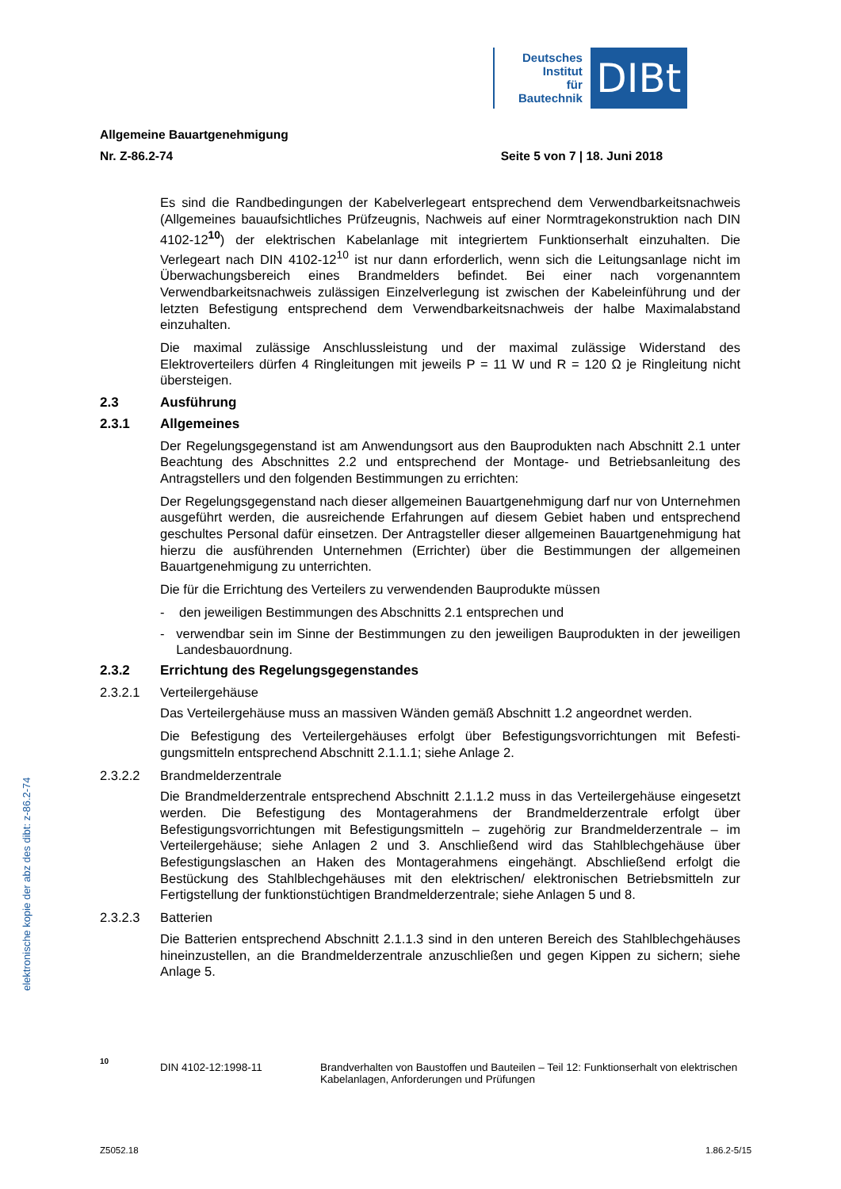Deutsches
Institut
für
Bautechnik
DIBt
elektronische kopie der abz des dibt: z-86.2-74
Allgemeine Bauartgenehmigung
Nr. Z-86.2-74 Seite 5 von 7 | 18. Juni 2018
Es sind die Randbedingungen der Kabelverlegeart entsprechend dem Verwendbarkeits­nachweis (Allgemeines bauaufsichtliches Prüfzeugnis, Nachweis auf einer Normtragekon­struktion nach DIN 4102-12<sup>10</sup>) der elektrischen Kabelanlage mit integriertem Funktionserhalt einzuhalten. Die Verlegeart nach DIN 4102-12<sup>10</sup> ist nur dann erforderlich, wenn sich die Leitungsanlage nicht im Überwachungsbereich eines Brandmelders befindet. Bei einer nach vorgenanntem Verwendbarkeitsnachweis zulässigen Einzelverlegung ist zwischen der Kabeleinführung und der letzten Befestigung entsprechend dem Verwendbarkeitsnachweis der halbe Maximalabstand einzuhalten.
Die maximal zulässige Anschlussleistung und der maximal zulässige Widerstand des Elektroverteilers dürfen 4 Ringleitungen mit jeweils P = 11 W und R = 120 Ω je Ringleitung nicht übersteigen.
2.3 Ausführung
2.3.1 Allgemeines
Der Regelungsgegenstand ist am Anwendungsort aus den Bauprodukten nach Abschnitt 2.1 unter Beachtung des Abschnittes 2.2 und entsprechend der Montage- und Betriebsanleitung des Antragstellers und den folgenden Bestimmungen zu errichten:
Der Regelungsgegenstand nach dieser allgemeinen Bauartgenehmigung darf nur von Unter­nehmen ausgeführt werden, die ausreichende Erfahrungen auf diesem Gebiet haben und entsprechend geschultes Personal dafür einsetzen. Der Antragsteller dieser allgemeinen Bauartgenehmigung hat hierzu die ausführenden Unternehmen (Errichter) über die Bestimmungen der allgemeinen Bauartgenehmigung zu unterrichten.
Die für die Errichtung des Verteilers zu verwendenden Bauprodukte müssen
- den jeweiligen Bestimmungen des Abschnitts 2.1 entsprechen und
- verwendbar sein im Sinne der Bestimmungen zu den jeweiligen Bauprodukten in der jeweiligen Landesbauordnung.
2.3.2 Errichtung des Regelungsgegenstandes
2.3.2.1 Verteilergehäuse
Das Verteilergehäuse muss an massiven Wänden gemäß Abschnitt 1.2 angeordnet werden.
Die Befestigung des Verteilergehäuses erfolgt über Befestigungsvorrichtungen mit Befesti­gungsmitteln entsprechend Abschnitt 2.1.1.1; siehe Anlage 2.
2.3.2.2 Brandmelderzentrale
Die Brandmelderzentrale entsprechend Abschnitt 2.1.1.2 muss in das Verteilergehäuse eingesetzt werden. Die Befestigung des Montagerahmens der Brandmelderzentrale erfolgt über Befestigungsvorrichtungen mit Befestigungsmitteln – zugehörig zur Brandmelder­zentrale – im Verteilergehäuse; siehe Anlagen 2 und 3. Anschließend wird das Stahlblech­gehäuse über Befestigungslaschen an Haken des Montagerahmens eingehängt. Abschlie­ßend erfolgt die Bestückung des Stahlblechgehäuses mit den elektrischen/ elektronischen Betriebsmitteln zur Fertigstellung der funktionstüchtigen Brandmelderzentrale; siehe Anlagen 5 und 8.
2.3.2.3 Batterien
Die Batterien entsprechend Abschnitt 2.1.1.3 sind in den unteren Bereich des Stahlblechgehäuses hineinzustellen, an die Brandmelderzentrale anzuschließen und gegen Kippen zu sichern; siehe Anlage 5.
10 DIN 4102-12:1998-11 Brandverhalten von Baustoffen und Bauteilen – Teil 12: Funktionserhalt von elektri­schen Kabelanlagen, Anforderungen und Prüfungen
Z5052.18 1.86.2-5/15